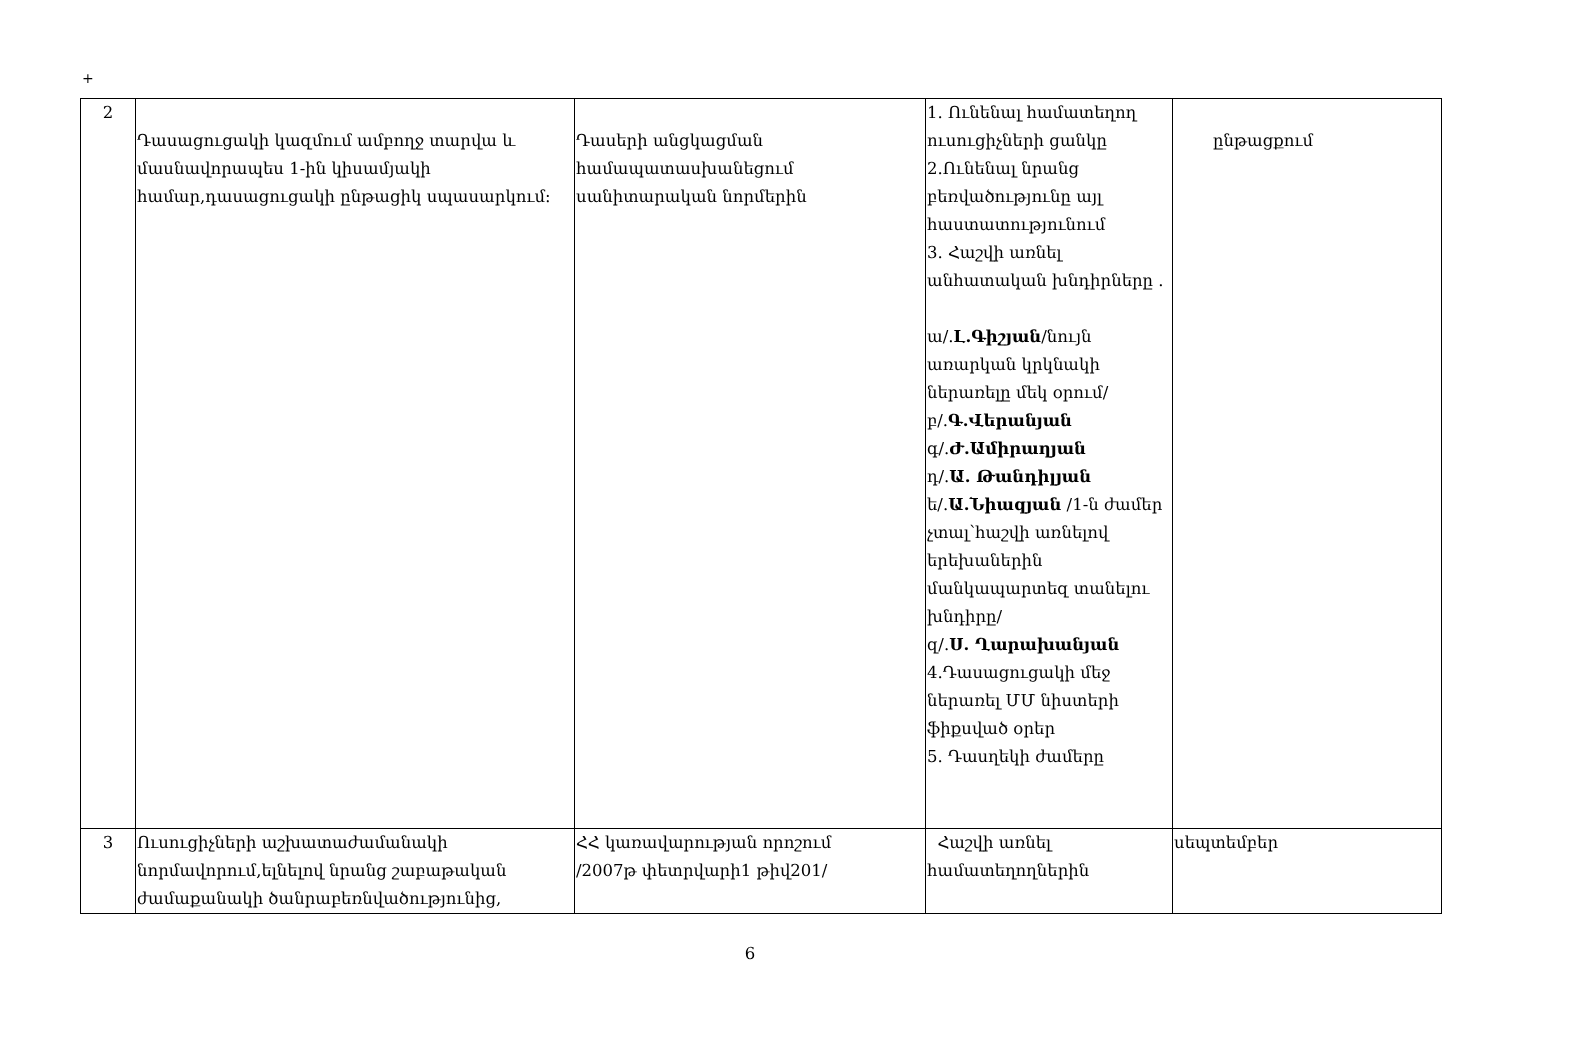+
| 2 | Դասացուցակի կազմում ամբողջ տարվա և մասնավորապես 1-ին կիսամյակի համար,դասացուցակի ընթացիկ սպասարկում։ | Դասերի անցկացման համապատասխանեցում սանիտարական նորմերին | 1. Ունենալ համատեղող ուսուցիչների ցանկը 2.Ունենալ նրանց բեռվածությունը այլ հաստատությունում 3. Հաշվի առնել անհատական խնդիրները . ա/. Լ.Գիշյան /նույն առարկան կրկնակի ներառելը մեկ օրում/ բ/. Գ.Վերանյան գ/. Ժ.Ամիրաղյան դ/. Ա. Թանդիլյան ե/. Ա.Նիազյան /1-ն ժամեր չտալ՝հաշվի առնելով երեխաներին մանկապարտեզ տանելու խնդիրը/ զ/. Ս. Ղարախանյան 4.Դասացուցակի մեջ ներառել ՄՄ նիստերի ֆիքսված օրեր 5. Դասղեկի ժամերը | ընթացքում |
| 3 | Ուսուցիչների աշխատաժամանակի նորմավորում,ելնելով նրանց շաբաթական ժամաքանակի ծանրաբեռնվածությունից, | ՀՀ կառավարության որոշում /2007թ փետրվարի1 թիվ201/ | Հաշվի առնել համատեղողներին | սեպտեմբեր |
6